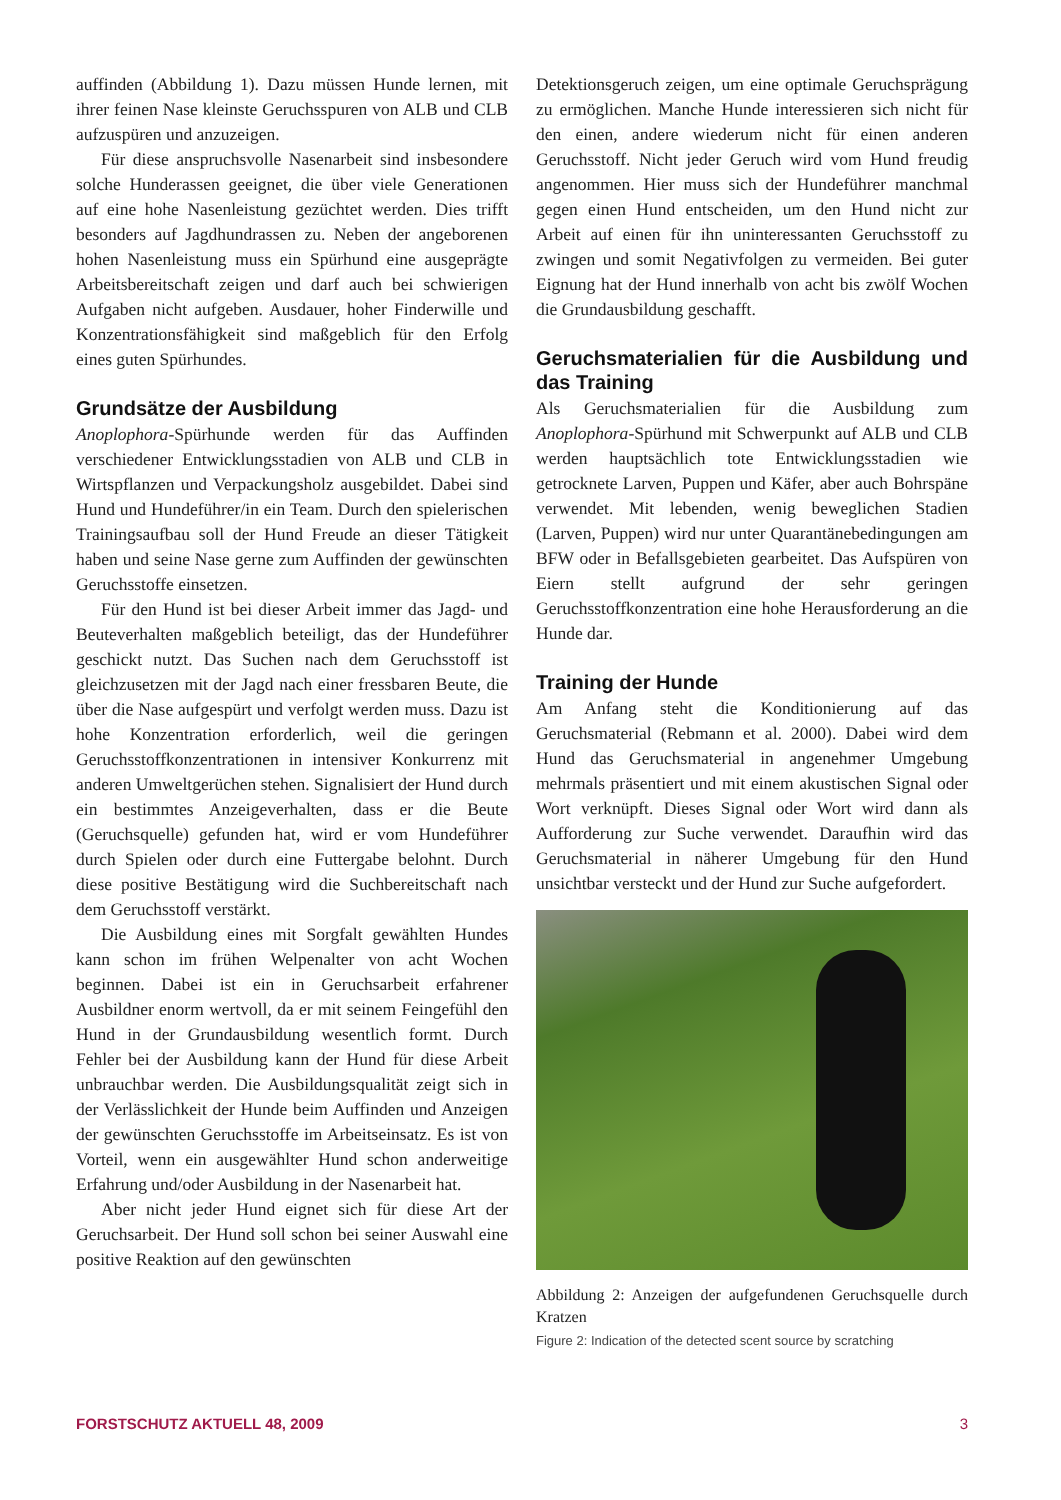auffinden (Abbildung 1). Dazu müssen Hunde lernen, mit ihrer feinen Nase kleinste Geruchsspuren von ALB und CLB aufzuspüren und anzuzeigen.
Für diese anspruchsvolle Nasenarbeit sind insbesondere solche Hunderassen geeignet, die über viele Generationen auf eine hohe Nasenleistung gezüchtet werden. Dies trifft besonders auf Jagdhundrassen zu. Neben der angeborenen hohen Nasenleistung muss ein Spürhund eine ausgeprägte Arbeitsbereitschaft zeigen und darf auch bei schwierigen Aufgaben nicht aufgeben. Ausdauer, hoher Finderwille und Konzentrationsfähigkeit sind maßgeblich für den Erfolg eines guten Spürhundes.
Grundsätze der Ausbildung
Anoplophora-Spürhunde werden für das Auffinden verschiedener Entwicklungsstadien von ALB und CLB in Wirtspflanzen und Verpackungsholz ausgebildet. Dabei sind Hund und Hundeführer/in ein Team. Durch den spielerischen Trainingsaufbau soll der Hund Freude an dieser Tätigkeit haben und seine Nase gerne zum Auffinden der gewünschten Geruchsstoffe einsetzen.
Für den Hund ist bei dieser Arbeit immer das Jagd- und Beuteverhalten maßgeblich beteiligt, das der Hundeführer geschickt nutzt. Das Suchen nach dem Geruchsstoff ist gleichzusetzen mit der Jagd nach einer fressbaren Beute, die über die Nase aufgespürt und verfolgt werden muss. Dazu ist hohe Konzentration erforderlich, weil die geringen Geruchsstoffkonzentrationen in intensiver Konkurrenz mit anderen Umweltgerüchen stehen. Signalisiert der Hund durch ein bestimmtes Anzeigeverhalten, dass er die Beute (Geruchsquelle) gefunden hat, wird er vom Hundeführer durch Spielen oder durch eine Futtergabe belohnt. Durch diese positive Bestätigung wird die Suchbereitschaft nach dem Geruchsstoff verstärkt.
Die Ausbildung eines mit Sorgfalt gewählten Hundes kann schon im frühen Welpenalter von acht Wochen beginnen. Dabei ist ein in Geruchsarbeit erfahrener Ausbildner enorm wertvoll, da er mit seinem Feingefühl den Hund in der Grundausbildung wesentlich formt. Durch Fehler bei der Ausbildung kann der Hund für diese Arbeit unbrauchbar werden. Die Ausbildungsqualität zeigt sich in der Verlässlichkeit der Hunde beim Auffinden und Anzeigen der gewünschten Geruchsstoffe im Arbeitseinsatz. Es ist von Vorteil, wenn ein ausgewählter Hund schon anderweitige Erfahrung und/oder Ausbildung in der Nasenarbeit hat.
Aber nicht jeder Hund eignet sich für diese Art der Geruchsarbeit. Der Hund soll schon bei seiner Auswahl eine positive Reaktion auf den gewünschten
Detektionsgeruch zeigen, um eine optimale Geruchsprägung zu ermöglichen. Manche Hunde interessieren sich nicht für den einen, andere wiederum nicht für einen anderen Geruchsstoff. Nicht jeder Geruch wird vom Hund freudig angenommen. Hier muss sich der Hundeführer manchmal gegen einen Hund entscheiden, um den Hund nicht zur Arbeit auf einen für ihn uninteressanten Geruchsstoff zu zwingen und somit Negativfolgen zu vermeiden. Bei guter Eignung hat der Hund innerhalb von acht bis zwölf Wochen die Grundausbildung geschafft.
Geruchsmaterialien für die Ausbildung und das Training
Als Geruchsmaterialien für die Ausbildung zum Anoplophora-Spürhund mit Schwerpunkt auf ALB und CLB werden hauptsächlich tote Entwicklungsstadien wie getrocknete Larven, Puppen und Käfer, aber auch Bohrspäne verwendet. Mit lebenden, wenig beweglichen Stadien (Larven, Puppen) wird nur unter Quarantänebedingungen am BFW oder in Befallsgebieten gearbeitet. Das Aufspüren von Eiern stellt aufgrund der sehr geringen Geruchsstoffkonzentration eine hohe Herausforderung an die Hunde dar.
Training der Hunde
Am Anfang steht die Konditionierung auf das Geruchsmaterial (Rebmann et al. 2000). Dabei wird dem Hund das Geruchsmaterial in angenehmer Umgebung mehrmals präsentiert und mit einem akustischen Signal oder Wort verknüpft. Dieses Signal oder Wort wird dann als Aufforderung zur Suche verwendet. Daraufhin wird das Geruchsmaterial in näherer Umgebung für den Hund unsichtbar versteckt und der Hund zur Suche aufgefordert.
Abbildung 2: Anzeigen der aufgefundenen Geruchsquelle durch Kratzen
Figure 2: Indication of the detected scent source by scratching
FORSTSCHUTZ AKTUELL 48, 2009 3